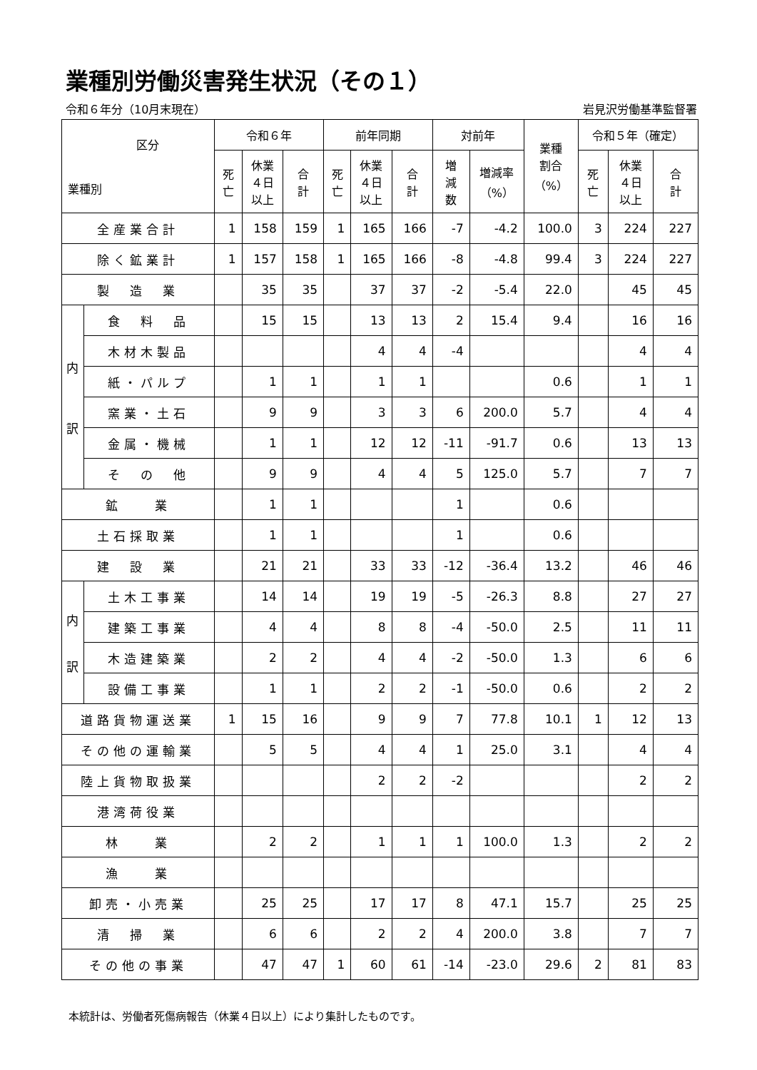業種別労働災害発生状況（その１）
令和６年分（10月末現在） 岩見沢労働基準監督署
| 区分 業種別 | | 令和６年 | | | 前年同期 | | | 対前年 | | 業種 割合 （%） | 令和５年（確定） | | |
| --- | --- | --- | --- | --- | --- | --- | --- | --- | --- | --- | --- | --- | --- |
| | | 死 亡 | 休業 ４日 以上 | 合 計 | 死 亡 | 休業 ４日 以上 | 合 計 | 増 減 数 | 増減率 （%） | | 死 亡 | 休業 ４日 以上 | 合 計 |
| 全産業合計 | | 1 | 158 | 159 | 1 | 165 | 166 | -7 | -4.2 | 100.0 | 3 | 224 | 227 |
| 除く鉱業計 | | 1 | 157 | 158 | 1 | 165 | 166 | -8 | -4.8 | 99.4 | 3 | 224 | 227 |
| 製 造 業 | | | 35 | 35 | | 37 | 37 | -2 | -5.4 | 22.0 | | 45 | 45 |
| 内 訳 | 食 料 品 | | 15 | 15 | | 13 | 13 | 2 | 15.4 | 9.4 | | 16 | 16 |
| | 木材木製品 | | | | | 4 | 4 | -4 | | | | 4 | 4 |
| | 紙・パルプ | | 1 | 1 | | 1 | 1 | | | 0.6 | | 1 | 1 |
| | 窯業・土石 | | 9 | 9 | | 3 | 3 | 6 | 200.0 | 5.7 | | 4 | 4 |
| | 金属・機械 | | 1 | 1 | | 12 | 12 | -11 | -91.7 | 0.6 | | 13 | 13 |
| | そ の 他 | | 9 | 9 | | 4 | 4 | 5 | 125.0 | 5.7 | | 7 | 7 |
| 鉱 業 | | | 1 | 1 | | | | 1 | | 0.6 | | | |
| 土石採取業 | | | 1 | 1 | | | | 1 | | 0.6 | | | |
| 建 設 業 | | | 21 | 21 | | 33 | 33 | -12 | -36.4 | 13.2 | | 46 | 46 |
| 内 訳 | 土木工事業 | | 14 | 14 | | 19 | 19 | -5 | -26.3 | 8.8 | | 27 | 27 |
| | 建築工事業 | | 4 | 4 | | 8 | 8 | -4 | -50.0 | 2.5 | | 11 | 11 |
| | 木造建築業 | | 2 | 2 | | 4 | 4 | -2 | -50.0 | 1.3 | | 6 | 6 |
| | 設備工事業 | | 1 | 1 | | 2 | 2 | -1 | -50.0 | 0.6 | | 2 | 2 |
| 道路貨物運送業 | | 1 | 15 | 16 | | 9 | 9 | 7 | 77.8 | 10.1 | 1 | 12 | 13 |
| その他の運輸業 | | | 5 | 5 | | 4 | 4 | 1 | 25.0 | 3.1 | | 4 | 4 |
| 陸上貨物取扱業 | | | | | | 2 | 2 | -2 | | | | 2 | 2 |
| 港湾荷役業 | | | | | | | | | | | | | |
| 林 業 | | | 2 | 2 | | 1 | 1 | 1 | 100.0 | 1.3 | | 2 | 2 |
| 漁 業 | | | | | | | | | | | | | |
| 卸売・小売業 | | | 25 | 25 | | 17 | 17 | 8 | 47.1 | 15.7 | | 25 | 25 |
| 清 掃 業 | | | 6 | 6 | | 2 | 2 | 4 | 200.0 | 3.8 | | 7 | 7 |
| その他の事業 | | | 47 | 47 | 1 | 60 | 61 | -14 | -23.0 | 29.6 | 2 | 81 | 83 |
本統計は、労働者死傷病報告（休業４日以上）により集計したものです。